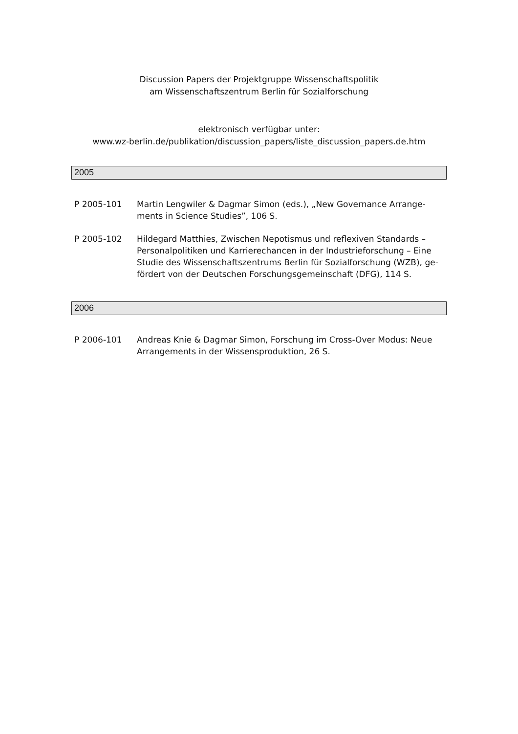Discussion Papers der Projektgruppe Wissenschaftspolitik
am Wissenschaftszentrum Berlin für Sozialforschung
elektronisch verfügbar unter:
www.wz-berlin.de/publikation/discussion_papers/liste_discussion_papers.de.htm
2005
P 2005-101 Martin Lengwiler & Dagmar Simon (eds.), „New Governance Arrange-ments in Science Studies”, 106 S.
P 2005-102 Hildegard Matthies, Zwischen Nepotismus und reflexiven Standards – Personalpolitiken und Karrierechancen in der Industrieforschung – Eine Studie des Wissenschaftszentrums Berlin für Sozialforschung (WZB), ge-fördert von der Deutschen Forschungsgemeinschaft (DFG), 114 S.
2006
P 2006-101 Andreas Knie & Dagmar Simon, Forschung im Cross-Over Modus: Neue Arrangements in der Wissensproduktion, 26 S.